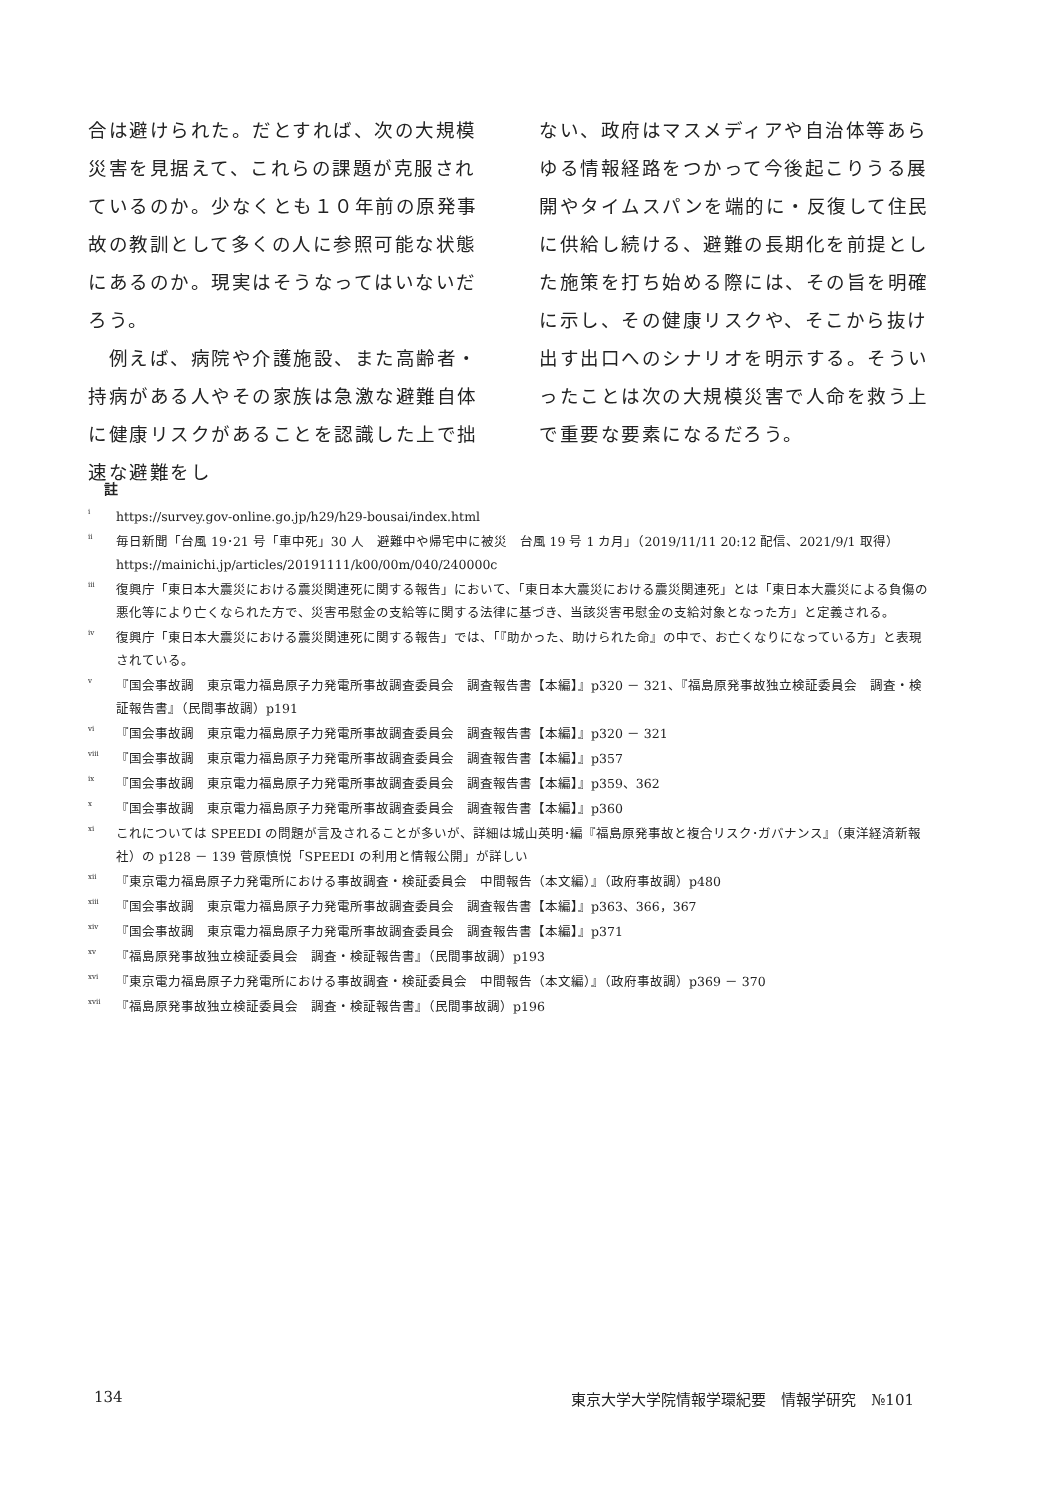合は避けられた。だとすれば、次の大規模災害を見据えて、これらの課題が克服されているのか。少なくとも１０年前の原発事故の教訓として多くの人に参照可能な状態にあるのか。現実はそうなってはいないだろう。
　例えば、病院や介護施設、また高齢者・持病がある人やその家族は急激な避難自体に健康リスクがあることを認識した上で拙速な避難をし
ない、政府はマスメディアや自治体等あらゆる情報経路をつかって今後起こりうる展開やタイムスパンを端的に・反復して住民に供給し続ける、避難の長期化を前提とした施策を打ち始める際には、その旨を明確に示し、その健康リスクや、そこから抜け出す出口へのシナリオを明示する。そういったことは次の大規模災害で人命を救う上で重要な要素になるだろう。
註
<sup>i</sup> https://survey.gov-online.go.jp/h29/h29-bousai/index.html
<sup>ii</sup> 毎日新聞「台風 19･21 号「車中死」30 人　避難中や帰宅中に被災　台風 19 号 1 カ月」（2019/11/11 20:12 配信、2021/9/1 取得）https://mainichi.jp/articles/20191111/k00/00m/040/240000c
<sup>iii</sup> 復興庁「東日本大震災における震災関連死に関する報告」において、「東日本大震災における震災関連死」とは「東日本大震災による負傷の悪化等により亡くなられた方で、災害弔慰金の支給等に関する法律に基づき、当該災害弔慰金の支給対象となった方」と定義される。
<sup>iv</sup> 復興庁「東日本大震災における震災関連死に関する報告」では、「『助かった、助けられた命』の中で、お亡くなりになっている方」と表現されている。
<sup>v</sup> 『国会事故調　東京電力福島原子力発電所事故調査委員会　調査報告書【本編】』p320 － 321、『福島原発事故独立検証委員会　調査・検証報告書』（民間事故調）p191
<sup>vi</sup> 『国会事故調　東京電力福島原子力発電所事故調査委員会　調査報告書【本編】』p320 － 321
<sup>viii</sup> 『国会事故調　東京電力福島原子力発電所事故調査委員会　調査報告書【本編】』p357
<sup>ix</sup> 『国会事故調　東京電力福島原子力発電所事故調査委員会　調査報告書【本編】』p359、362
<sup>x</sup> 『国会事故調　東京電力福島原子力発電所事故調査委員会　調査報告書【本編】』p360
<sup>xi</sup> これについては SPEEDI の問題が言及されることが多いが、詳細は城山英明･編『福島原発事故と複合リスク･ガバナンス』（東洋経済新報社）の p128 － 139 菅原慎悦「SPEEDI の利用と情報公開」が詳しい
<sup>xii</sup> 『東京電力福島原子力発電所における事故調査・検証委員会　中間報告（本文編）』（政府事故調）p480
<sup>xiii</sup> 『国会事故調　東京電力福島原子力発電所事故調査委員会　調査報告書【本編】』p363、366，367
<sup>xiv</sup> 『国会事故調　東京電力福島原子力発電所事故調査委員会　調査報告書【本編】』p371
<sup>xv</sup> 『福島原発事故独立検証委員会　調査・検証報告書』（民間事故調）p193
<sup>xvi</sup> 『東京電力福島原子力発電所における事故調査・検証委員会　中間報告（本文編）』（政府事故調）p369 － 370
<sup>xvii</sup> 『福島原発事故独立検証委員会　調査・検証報告書』（民間事故調）p196
134 東京大学大学院情報学環紀要　情報学研究　№101